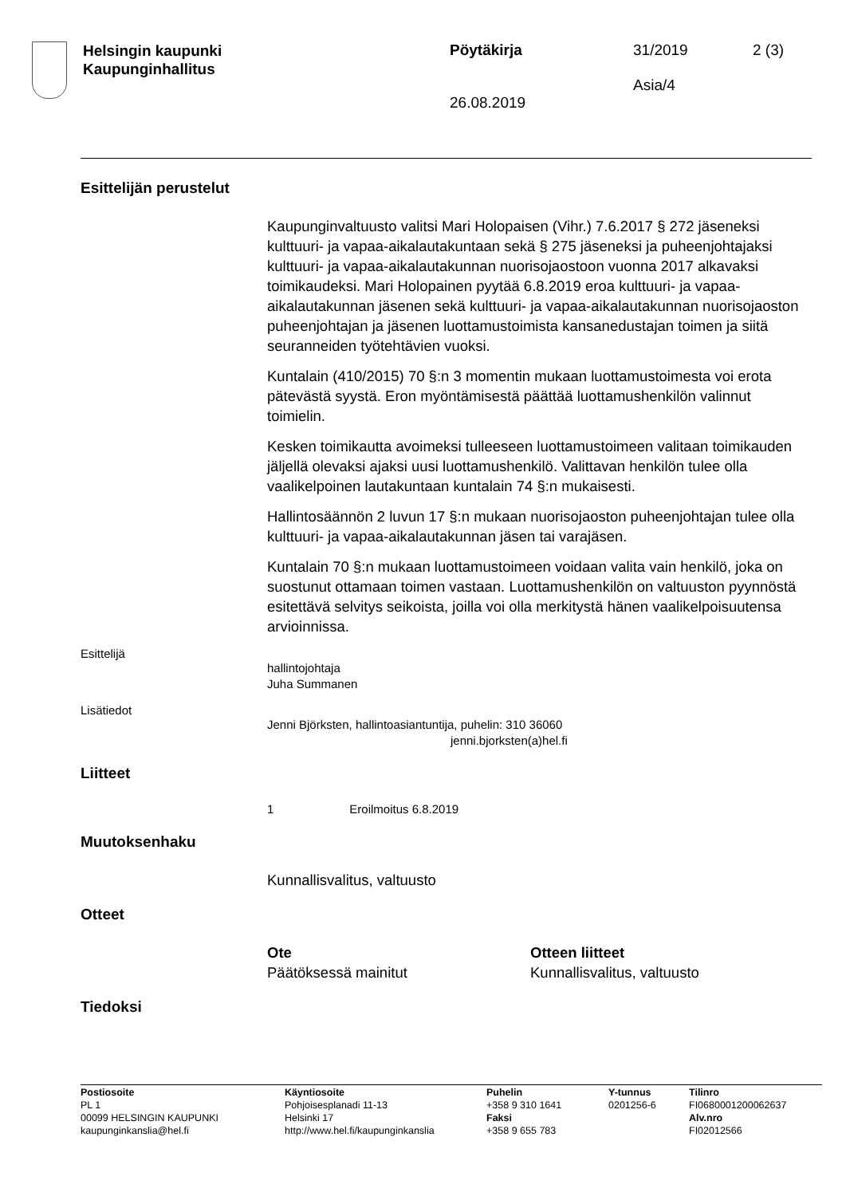Helsingin kaupunki
Kaupunginhallitus
Pöytäkirja
26.08.2019
31/2019
Asia/4
2 (3)
Esittelijän perustelut
Kaupunginvaltuusto valitsi Mari Holopaisen (Vihr.) 7.6.2017 § 272 jäseneksi kulttuuri- ja vapaa-aikalautakuntaan sekä § 275 jäseneksi ja puheenjohtajaksi kulttuuri- ja vapaa-aikalautakunnan nuorisojaostoon vuonna 2017 alkavaksi toimikaudeksi. Mari Holopainen pyytää 6.8.2019 eroa kulttuuri- ja vapaa-aikalautakunnan jäsenen sekä kulttuuri- ja vapaa-aikalautakunnan nuorisojaoston puheenjohtajan ja jäsenen luottamustoimista kansanedustajan toimen ja siitä seuranneiden työtehtävien vuoksi.
Kuntalain (410/2015) 70 §:n 3 momentin mukaan luottamustoimesta voi erota pätevästä syystä. Eron myöntämisestä päättää luottamushenkilön valinnut toimielin.
Kesken toimikautta avoimeksi tulleeseen luottamustoimeen valitaan toimikauden jäljellä olevaksi ajaksi uusi luottamushenkilö. Valittavan henkilön tulee olla vaalikelpoinen lautakuntaan kuntalain 74 §:n mukaisesti.
Hallintosäännön 2 luvun 17 §:n mukaan nuorisojaoston puheenjohtajan tulee olla kulttuuri- ja vapaa-aikalautakunnan jäsen tai varajäsen.
Kuntalain 70 §:n mukaan luottamustoimeen voidaan valita vain henkilö, joka on suostunut ottamaan toimen vastaan. Luottamushenkilön on valtuuston pyynnöstä esitettävä selvitys seikoista, joilla voi olla merkitystä hänen vaalikelpoisuutensa arvioinnissa.
Esittelijä
hallintojohtaja
Juha Summanen
Lisätiedot
Jenni Björksten, hallintoasiantuntija, puhelin: 310 36060
jenni.bjorksten(a)hel.fi
Liitteet
1 Eroilmoitus 6.8.2019
Muutoksenhaku
Kunnallisvalitus, valtuusto
Otteet
Ote
Päätöksessä mainitut
Otteen liitteet
Kunnallisvalitus, valtuusto
Tiedoksi
Postiosoite
PL 1
00099 HELSINGIN KAUPUNKI
kaupunginkanslia@hel.fi
Käyntiosoite
Pohjoisesplanadi 11-13
Helsinki 17
http://www.hel.fi/kaupunginkanslia
Puhelin
+358 9 310 1641
Faksi
+358 9 655 783
Y-tunnus
0201256-6
Tilinro
FI0680001200062637
Alv.nro
FI02012566